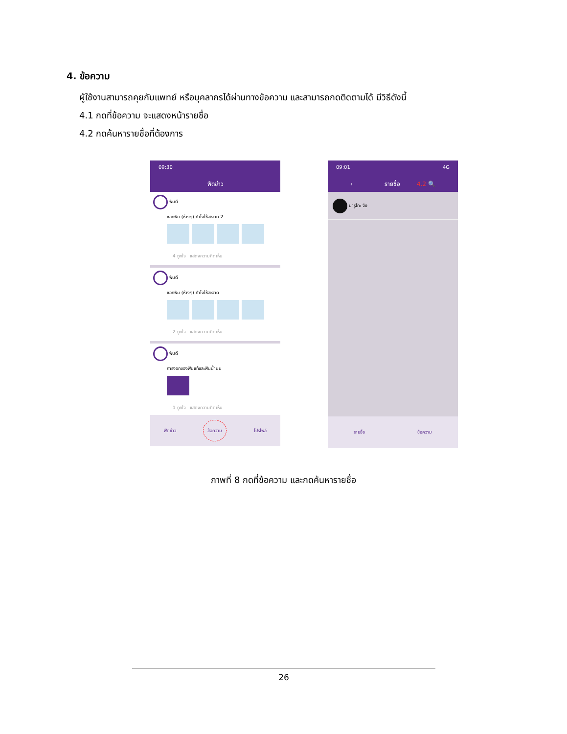4. ข้อความ
ผู้ใช้งานสามารถคุยกับแพทย์ หรือบุคลากรได้ผ่านทางข้อความ และสามารถกดติดตามได้ มีวิธีดังนี้
4.1 กดที่ข้อความ จะแสดงหน้ารายชื่อ
4.2 กดค้นหารายชื่อที่ต้องการ
09:30
ฟีดข่าว
ฟันดี
ซอกฟัน (ห่างๆ) ทำไงให้สะอาด 2
4 ถูกใจ แสดงความคิดเห็น
ฟันดี
ซอกฟัน (ห่างๆ) ทำไงให้สะอาด
2 ถูกใจ แสดงความคิดเห็น
ฟันดี
การงอกของฟันแท้และฟันน้ำนม
1 ถูกใจ แสดงความคิดเห็น
ฟีดข่าว ข้อความ โปรไฟล์
09:01 4G
‹ รายชื่อ 4.2 🔍
มารูโกะ จัง
รายชื่อ ข้อความ
ภาพที่ 8 กดที่ข้อความ และกดค้นหารายชื่อ
26